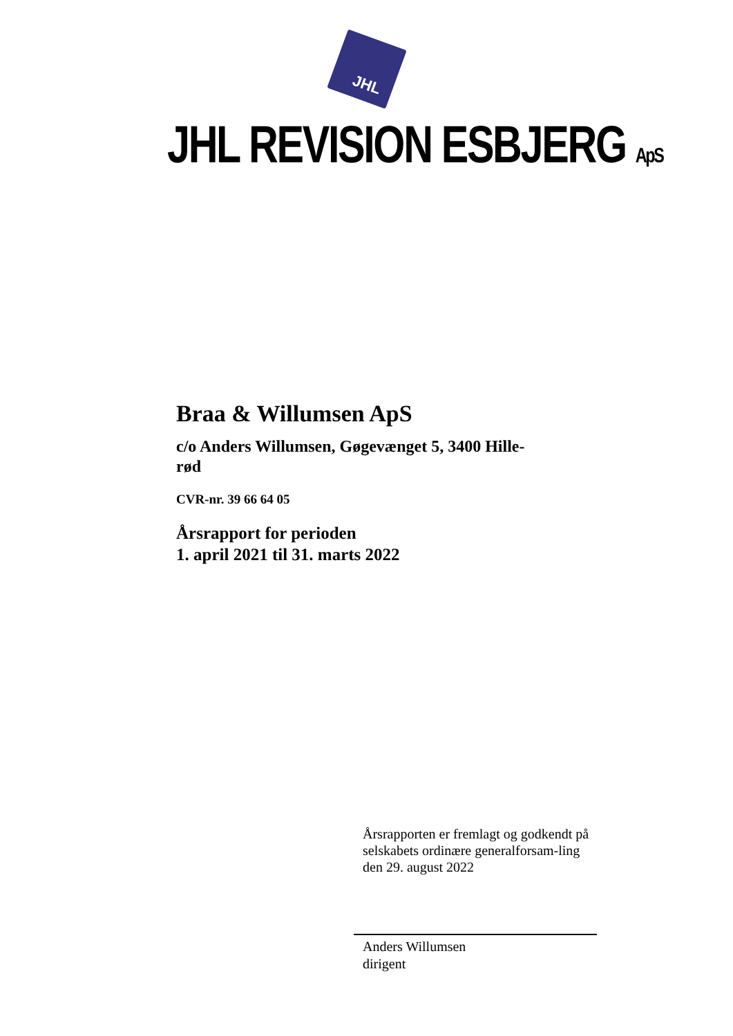JHL
JHL REVISION ESBJERG ApS
Braa & Willumsen ApS
c/o Anders Willumsen, Gøgevænget 5, 3400 Hille-
rød
CVR-nr. 39 66 64 05
Årsrapport for perioden
1. april 2021 til 31. marts 2022
Årsrapporten er fremlagt og godkendt på selskabets ordinære generalforsam-ling den 29. august 2022
Anders Willumsen
dirigent